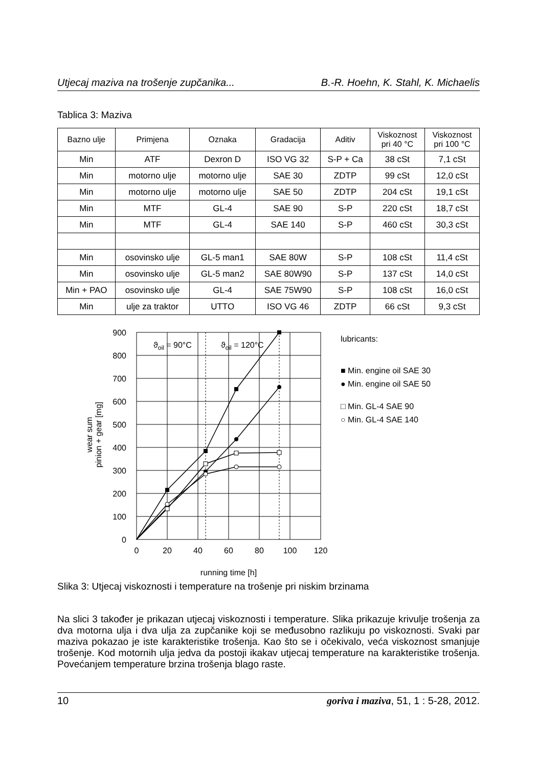Utjecaj maziva na trošenje zupčanika... B.-R. Hoehn, K. Stahl, K. Michaelis
Tablica 3: Maziva
| Bazno ulje | Primjena | Oznaka | Gradacija | Aditiv | Viskoznost pri 40 °C | Viskoznost pri 100 °C |
| --- | --- | --- | --- | --- | --- | --- |
| Min | ATF | Dexron D | ISO VG 32 | S-P + Ca | 38 cSt | 7,1 cSt |
| Min | motorno ulje | motorno ulje | SAE 30 | ZDTP | 99 cSt | 12,0 cSt |
| Min | motorno ulje | motorno ulje | SAE 50 | ZDTP | 204 cSt | 19,1 cSt |
| Min | MTF | GL-4 | SAE 90 | S-P | 220 cSt | 18,7 cSt |
| Min | MTF | GL-4 | SAE 140 | S-P | 460 cSt | 30,3 cSt |
| Min | osovinsko ulje | GL-5 man1 | SAE 80W | S-P | 108 cSt | 11,4 cSt |
| Min | osovinsko ulje | GL-5 man2 | SAE 80W90 | S-P | 137 cSt | 14,0 cSt |
| Min + PAO | osovinsko ulje | GL-4 | SAE 75W90 | S-P | 108 cSt | 16,0 cSt |
| Min | ulje za traktor | UTTO | ISO VG 46 | ZDTP | 66 cSt | 9,3 cSt |
ϑoil = 90°C
ϑoil = 120°C
900
800
700
600
500
400
300
200
100
0
0
20
40
60
80
100
120
running time [h]
wear sum
pinion + gear [mg]
lubricants:
■ Min. engine oil SAE 30
● Min. engine oil SAE 50
□ Min. GL-4 SAE 90
○ Min. GL-4 SAE 140
Slika 3: Utjecaj viskoznosti i temperature na trošenje pri niskim brzinama
Na slici 3 također je prikazan utjecaj viskoznosti i temperature. Slika prikazuje krivulje trošenja za dva motorna ulja i dva ulja za zupčanike koji se međusobno razlikuju po viskoznosti. Svaki par maziva pokazao je iste karakteristike trošenja. Kao što se i očekivalo, veća viskoznost smanjuje trošenje. Kod motornih ulja jedva da postoji ikakav utjecaj temperature na karakteristike trošenja. Povećanjem temperature brzina trošenja blago raste.
10 goriva i maziva, 51, 1 : 5-28, 2012.